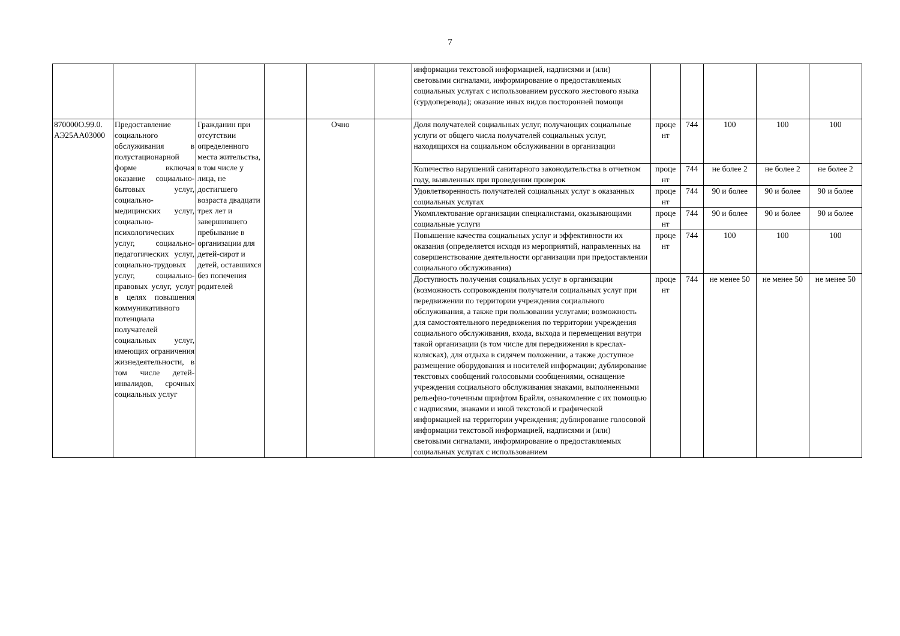7
| | | | | | | информации текстовой информацией, надписями и (или) световыми сигналами, информирование о предоставляемых социальных услугах с использованием русского жестового языка (сурдоперевода); оказание иных видов посторонней помощи | | | | | |
| 870000О.99.0. АЭ25АА03000 | Предоставление социального обслуживания в полустационарной форме включая оказание социально-бытовых услуг, социально-медицинских услуг, социально-психологических услуг, социально-педагогических услуг, социально-трудовых услуг, социально-правовых услуг, услуг в целях повышения коммуникативного потенциала получателей социальных услуг, имеющих ограничения жизнедеятельности, в том числе детей-инвалидов, срочных социальных услуг | Гражданин при отсутствии определенного места жительства, в том числе у лица, не достигшего возраста двадцати трех лет и завершившего пребывание в организации для детей-сирот и детей, оставшихся без попечения родителей | | Очно | | Доля получателей социальных услуг, получающих социальные услуги от общего числа получателей социальных услуг, находящихся на социальном обслуживании в организации | проце нт | 744 | 100 | 100 | 100 |
| | | | | | | Количество нарушений санитарного законодательства в отчетном году, выявленных при проведении проверок | проце нт | 744 | не более 2 | не более 2 | не более 2 |
| | | | | | | Удовлетворенность получателей социальных услуг в оказанных социальных услугах | проце нт | 744 | 90 и более | 90 и более | 90 и более |
| | | | | | | Укомплектование организации специалистами, оказывающими социальные услуги | проце нт | 744 | 90 и более | 90 и более | 90 и более |
| | | | | | | Повышение качества социальных услуг и эффективности их оказания (определяется исходя из мероприятий, направленных на совершенствование деятельности организации при предоставлении социального обслуживания) | проце нт | 744 | 100 | 100 | 100 |
| | | | | | | Доступность получения социальных услуг в организации (возможность сопровождения получателя социальных услуг при передвижении по территории учреждения социального обслуживания, а также при пользовании услугами; возможность для самостоятельного передвижения по территории учреждения социального обслуживания, входа, выхода и перемещения внутри такой организации (в том числе для передвижения в креслах-колясках), для отдыха в сидячем положении, а также доступное размещение оборудования и носителей информации; дублирование текстовых сообщений голосовыми сообщениями, оснащение учреждения социального обслуживания знаками, выполненными рельефно-точечным шрифтом Брайля, ознакомление с их помощью с надписями, знаками и иной текстовой и графической информацией на территории учреждения; дублирование голосовой информации текстовой информацией, надписями и (или) световыми сигналами, информирование о предоставляемых социальных услугах с использованием | проце нт | 744 | не менее 50 | не менее 50 | не менее 50 |